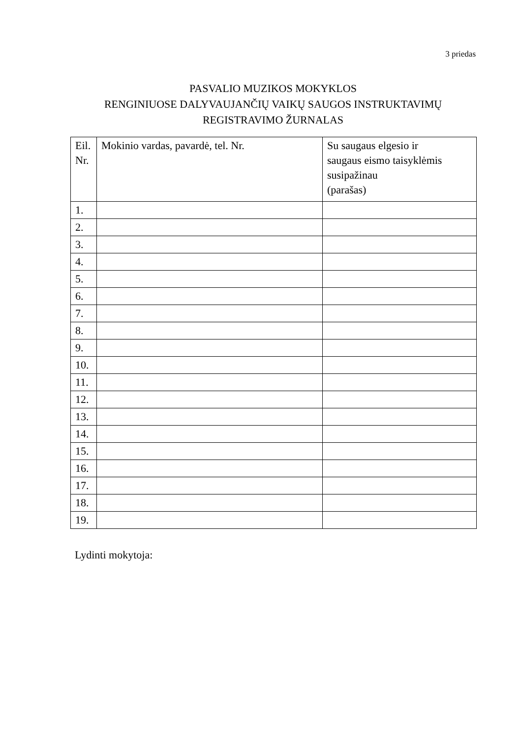3 priedas
PASVALIO MUZIKOS MOKYKLOS
RENGINIUOSE DALYVAUJANČIŲ VAIKŲ SAUGOS INSTRUKTAVIMŲ
REGISTRAVIMO ŽURNALAS
| Eil. Nr. | Mokinio vardas, pavardė, tel. Nr. | Su saugaus elgesio ir saugaus eismo taisyklėmis susipažinau (parašas) |
| 1. | | |
| 2. | | |
| 3. | | |
| 4. | | |
| 5. | | |
| 6. | | |
| 7. | | |
| 8. | | |
| 9. | | |
| 10. | | |
| 11. | | |
| 12. | | |
| 13. | | |
| 14. | | |
| 15. | | |
| 16. | | |
| 17. | | |
| 18. | | |
| 19. | | |
Lydinti mokytoja: